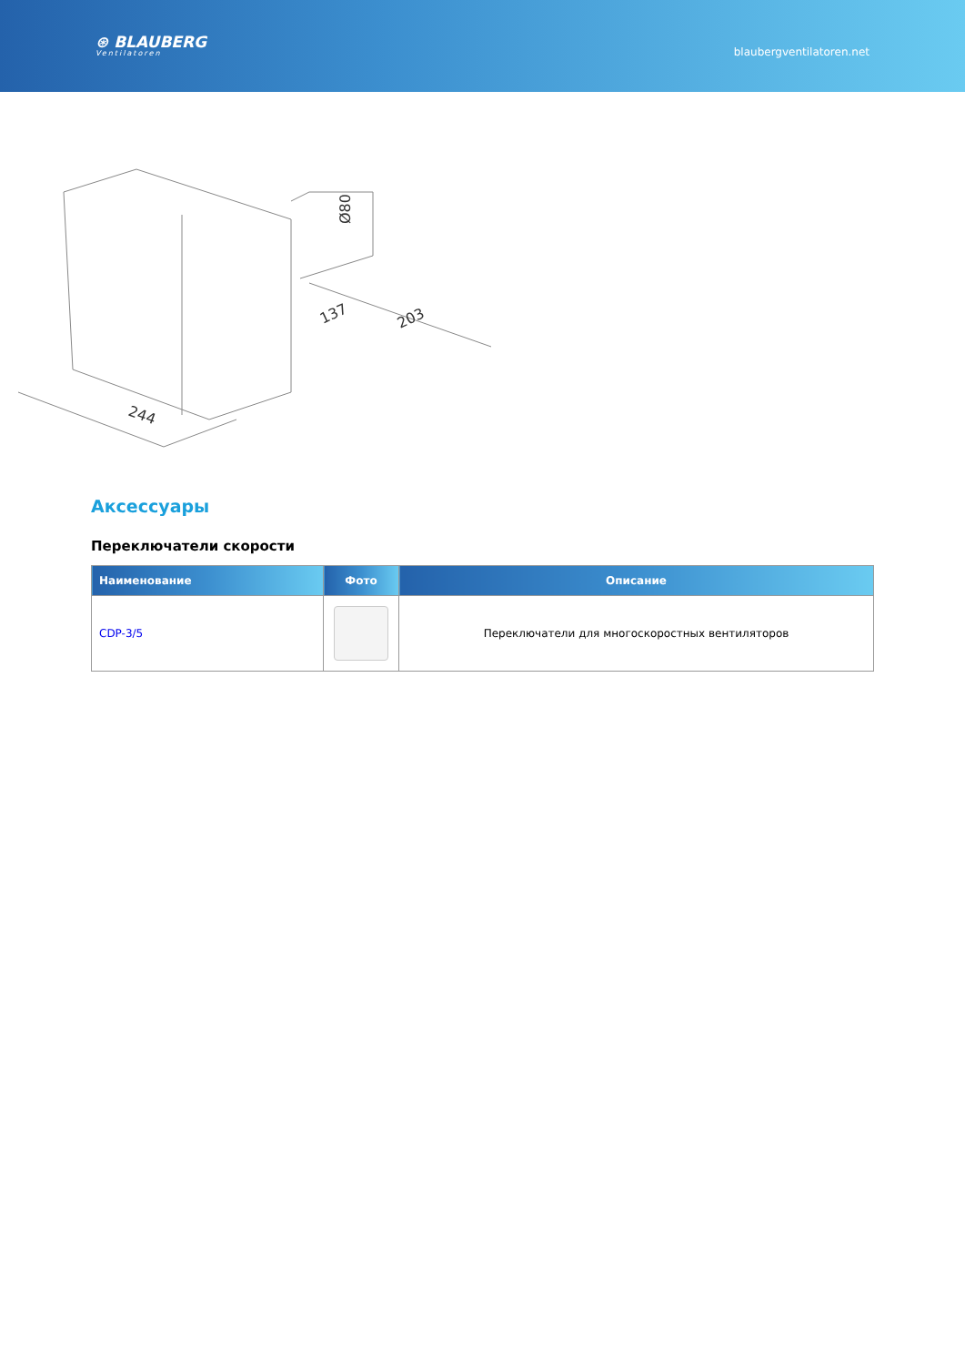⊛ BLAUBERG
Ventilatoren
blaubergventilatoren.net
244
137
203
Ø80
Аксессуары
Переключатели скорости
| Наименование | Фото | Описание |
| --- | --- | --- |
| CDP-3/5 | | Переключатели для многоскоростных вентиляторов |